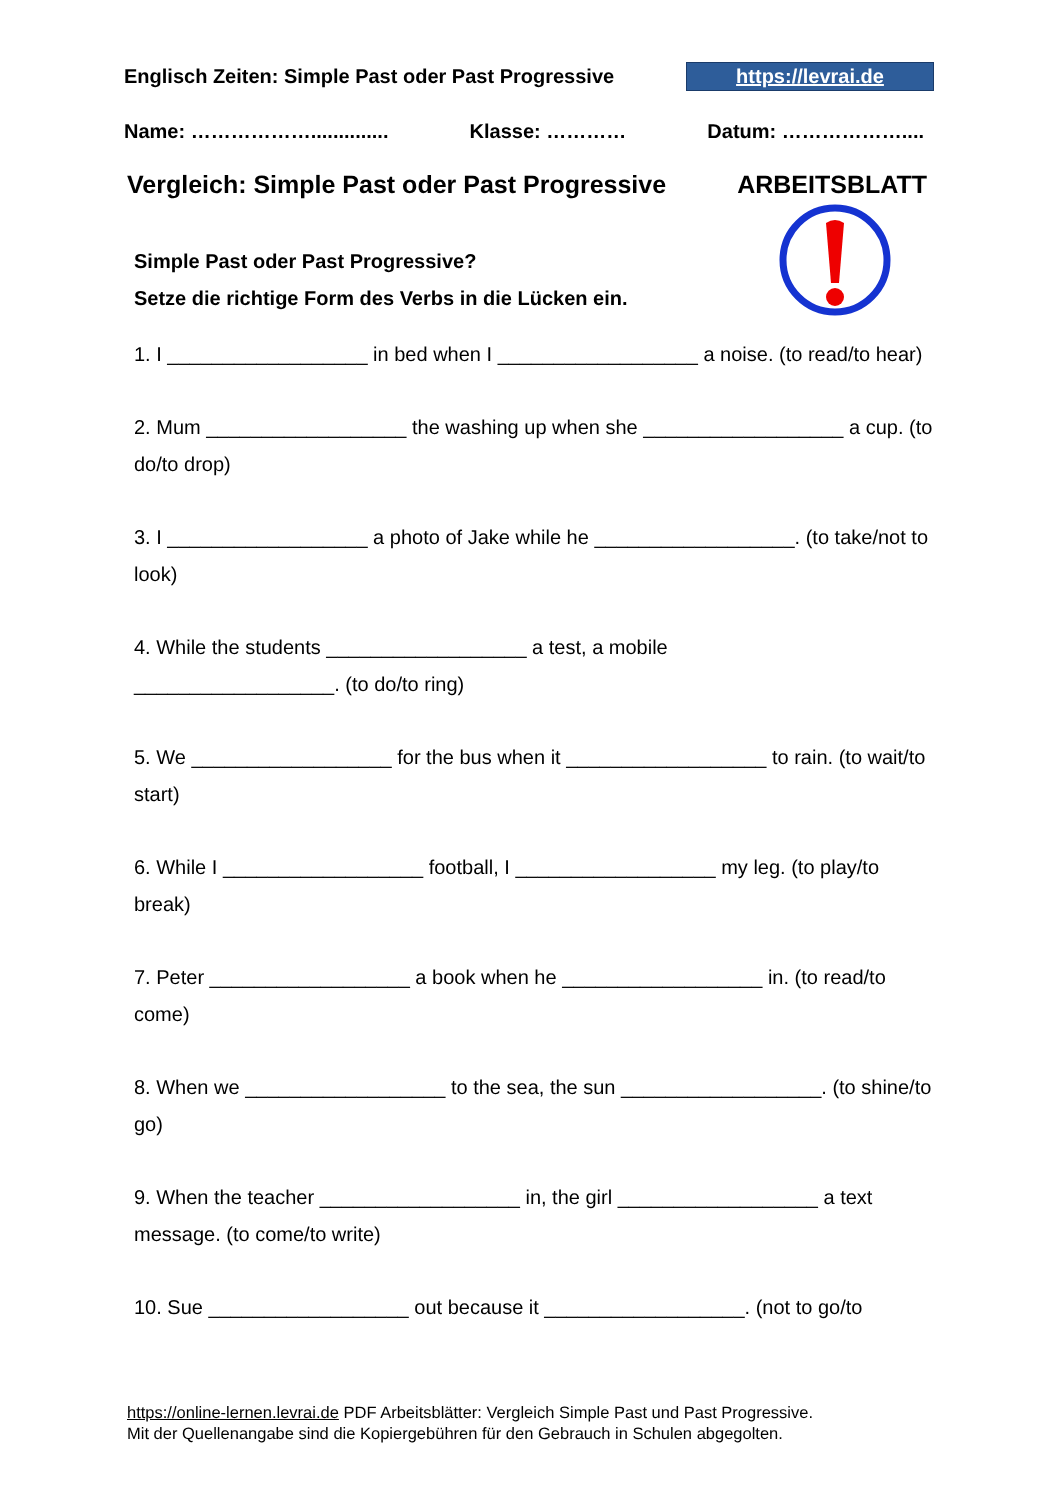Englisch Zeiten: Simple Past oder Past Progressive https://levrai.de
Name: ……………….............. Klasse: ………… Datum: ………………....
Vergleich: Simple Past oder Past Progressive ARBEITSBLATT
Simple Past oder Past Progressive?
Setze die richtige Form des Verbs in die Lücken ein.
1. I __________________ in bed when I __________________ a noise. (to read/to hear)
2. Mum __________________ the washing up when she __________________ a cup. (to do/to drop)
3. I __________________ a photo of Jake while he __________________. (to take/not to look)
4. While the students __________________ a test, a mobile
__________________. (to do/to ring)
5. We __________________ for the bus when it __________________ to rain. (to wait/to start)
6. While I __________________ football, I __________________ my leg. (to play/to break)
7. Peter __________________ a book when he __________________ in. (to read/to come)
8. When we __________________ to the sea, the sun __________________. (to shine/to go)
9. When the teacher __________________ in, the girl __________________ a text message. (to come/to write)
10. Sue __________________ out because it __________________. (not to go/to
https://online-lernen.levrai.de PDF Arbeitsblätter: Vergleich Simple Past und Past Progressive.
Mit der Quellenangabe sind die Kopiergebühren für den Gebrauch in Schulen abgegolten.